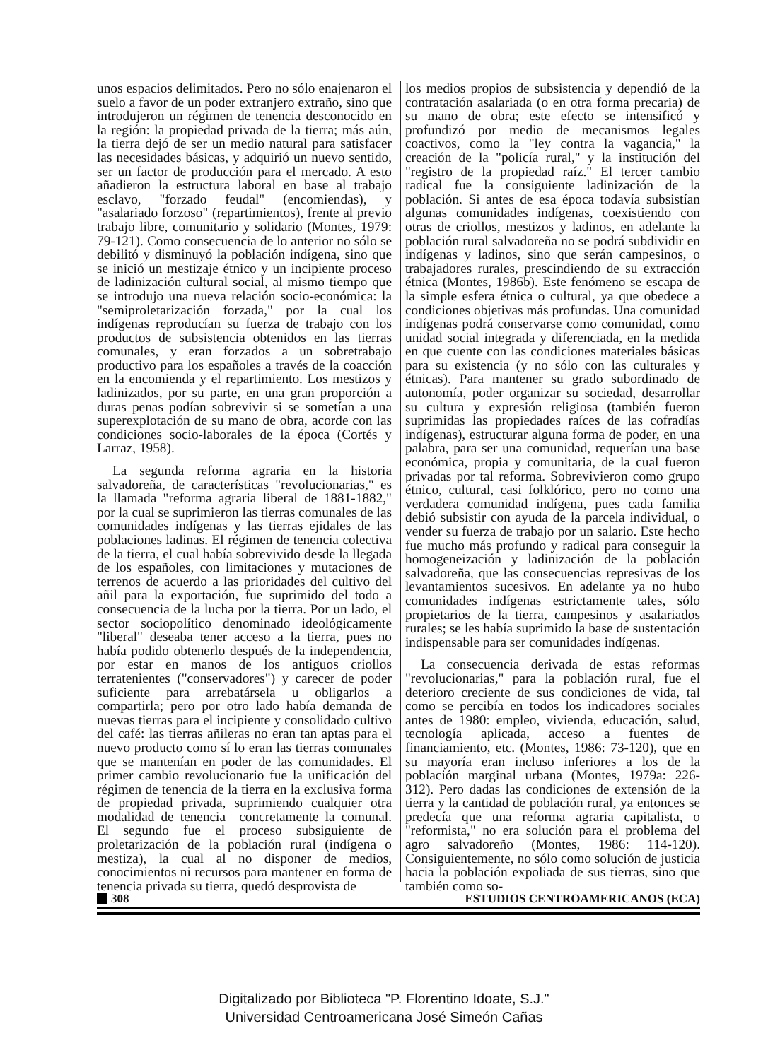unos espacios delimitados. Pero no sólo enajenaron el suelo a favor de un poder extranjero extraño, sino que introdujeron un régimen de tenencia desconocido en la región: la propiedad privada de la tierra; más aún, la tierra dejó de ser un medio natural para satisfacer las necesidades básicas, y adquirió un nuevo sentido, ser un factor de producción para el mercado. A esto añadieron la estructura laboral en base al trabajo esclavo, "forzado feudal" (encomiendas), y "asalariado forzoso" (repartimientos), frente al previo trabajo libre, comunitario y solidario (Montes, 1979: 79-121). Como consecuencia de lo anterior no sólo se debilitó y disminuyó la población indígena, sino que se inició un mestizaje étnico y un incipiente proceso de ladinización cultural social, al mismo tiempo que se introdujo una nueva relación socio-económica: la "semiproletarización forzada," por la cual los indígenas reproducían su fuerza de trabajo con los productos de subsistencia obtenidos en las tierras comunales, y eran forzados a un sobretrabajo productivo para los españoles a través de la coacción en la encomienda y el repartimiento. Los mestizos y ladinizados, por su parte, en una gran proporción a duras penas podían sobrevivir si se sometían a una superexplotación de su mano de obra, acorde con las condiciones socio-laborales de la época (Cortés y Larraz, 1958).
La segunda reforma agraria en la historia salvadoreña, de características "revolucionarias," es la llamada "reforma agraria liberal de 1881-1882," por la cual se suprimieron las tierras comunales de las comunidades indígenas y las tierras ejidales de las poblaciones ladinas. El régimen de tenencia colectiva de la tierra, el cual había sobrevivido desde la llegada de los españoles, con limitaciones y mutaciones de terrenos de acuerdo a las prioridades del cultivo del añil para la exportación, fue suprimido del todo a consecuencia de la lucha por la tierra. Por un lado, el sector sociopolítico denominado ideológicamente "liberal" deseaba tener acceso a la tierra, pues no había podido obtenerlo después de la independencia, por estar en manos de los antiguos criollos terratenientes ("conservadores") y carecer de poder suficiente para arrebatársela u obligarlos a compartirla; pero por otro lado había demanda de nuevas tierras para el incipiente y consolidado cultivo del café: las tierras añileras no eran tan aptas para el nuevo producto como sí lo eran las tierras comunales que se mantenían en poder de las comunidades. El primer cambio revolucionario fue la unificación del régimen de tenencia de la tierra en la exclusiva forma de propiedad privada, suprimiendo cualquier otra modalidad de tenencia—concretamente la comunal. El segundo fue el proceso subsiguiente de proletarización de la población rural (indígena o mestiza), la cual al no disponer de medios, conocimientos ni recursos para mantener en forma de tenencia privada su tierra, quedó desprovista de
los medios propios de subsistencia y dependió de la contratación asalariada (o en otra forma precaria) de su mano de obra; este efecto se intensificó y profundizó por medio de mecanismos legales coactivos, como la "ley contra la vagancia," la creación de la "policía rural," y la institución del "registro de la propiedad raíz." El tercer cambio radical fue la consiguiente ladinización de la población. Si antes de esa época todavía subsistían algunas comunidades indígenas, coexistiendo con otras de criollos, mestizos y ladinos, en adelante la población rural salvadoreña no se podrá subdividir en indígenas y ladinos, sino que serán campesinos, o trabajadores rurales, prescindiendo de su extracción étnica (Montes, 1986b). Este fenómeno se escapa de la simple esfera étnica o cultural, ya que obedece a condiciones objetivas más profundas. Una comunidad indígenas podrá conservarse como comunidad, como unidad social integrada y diferenciada, en la medida en que cuente con las condiciones materiales básicas para su existencia (y no sólo con las culturales y étnicas). Para mantener su grado subordinado de autonomía, poder organizar su sociedad, desarrollar su cultura y expresión religiosa (también fueron suprimidas las propiedades raíces de las cofradías indígenas), estructurar alguna forma de poder, en una palabra, para ser una comunidad, requerían una base económica, propia y comunitaria, de la cual fueron privadas por tal reforma. Sobrevivieron como grupo étnico, cultural, casi folklórico, pero no como una verdadera comunidad indígena, pues cada familia debió subsistir con ayuda de la parcela individual, o vender su fuerza de trabajo por un salario. Este hecho fue mucho más profundo y radical para conseguir la homogeneización y ladinización de la población salvadoreña, que las consecuencias represivas de los levantamientos sucesivos. En adelante ya no hubo comunidades indígenas estrictamente tales, sólo propietarios de la tierra, campesinos y asalariados rurales; se les había suprimido la base de sustentación indispensable para ser comunidades indígenas.
La consecuencia derivada de estas reformas "revolucionarias," para la población rural, fue el deterioro creciente de sus condiciones de vida, tal como se percibía en todos los indicadores sociales antes de 1980: empleo, vivienda, educación, salud, tecnología aplicada, acceso a fuentes de financiamiento, etc. (Montes, 1986: 73-120), que en su mayoría eran incluso inferiores a los de la población marginal urbana (Montes, 1979a: 226-312). Pero dadas las condiciones de extensión de la tierra y la cantidad de población rural, ya entonces se predecía que una reforma agraria capitalista, o "reformista," no era solución para el problema del agro salvadoreño (Montes, 1986: 114-120). Consiguientemente, no sólo como solución de justicia hacia la población expoliada de sus tierras, sino que también como so-
308 ESTUDIOS CENTROAMERICANOS (ECA)
Digitalizado por Biblioteca "P. Florentino Idoate, S.J."
Universidad Centroamericana José Simeón Cañas